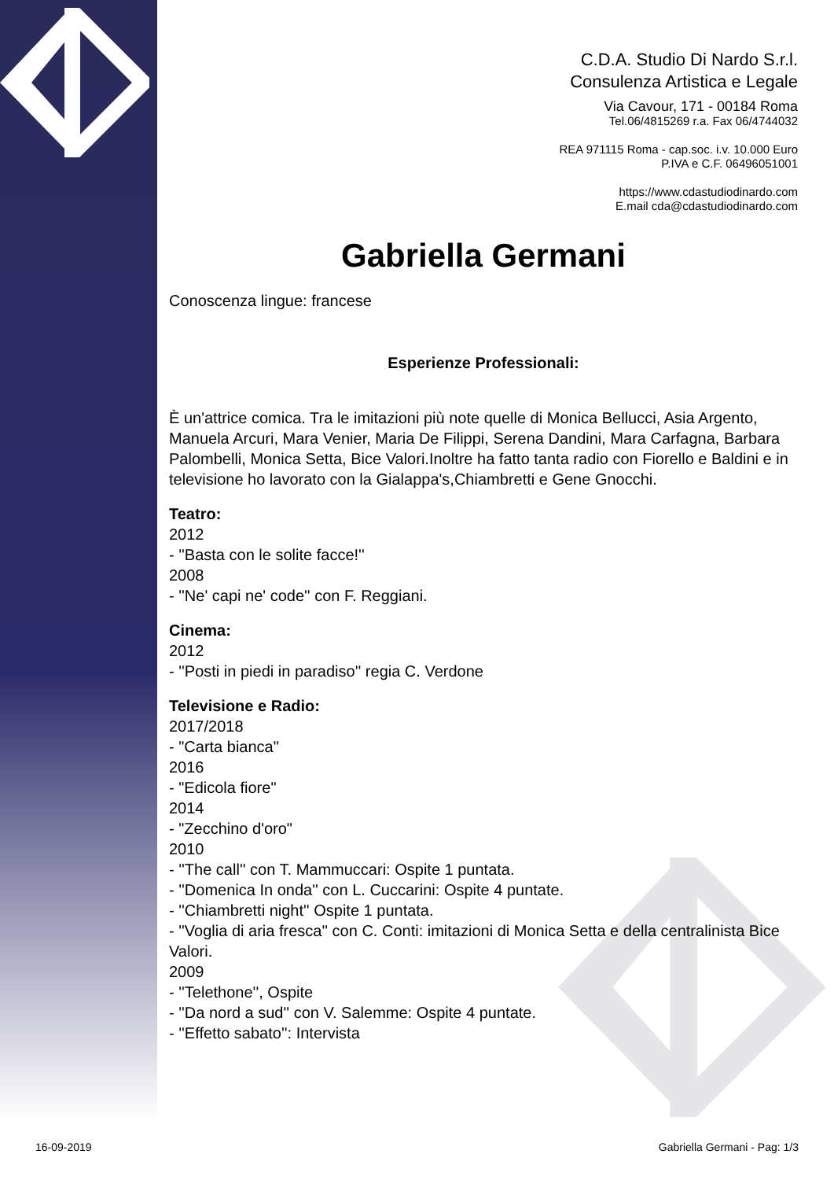C.D.A. Studio Di Nardo S.r.l.
Consulenza Artistica e Legale
Via Cavour, 171 - 00184 Roma
Tel.06/4815269 r.a. Fax 06/4744032
REA 971115 Roma - cap.soc. i.v. 10.000 Euro
P.IVA e C.F. 06496051001
https://www.cdastudiodinardo.com
E.mail cda@cdastudiodinardo.com
Gabriella Germani
Conoscenza lingue: francese
Esperienze Professionali:
È un'attrice comica. Tra le imitazioni più note quelle di Monica Bellucci, Asia Argento, Manuela Arcuri, Mara Venier, Maria De Filippi, Serena Dandini, Mara Carfagna, Barbara Palombelli, Monica Setta, Bice Valori.Inoltre ha fatto tanta radio con Fiorello e Baldini e in televisione ho lavorato con la Gialappa's,Chiambretti e Gene Gnocchi.
Teatro:
2012
- ''Basta con le solite facce!''
2008
- ''Ne' capi ne' code'' con F. Reggiani.
Cinema:
2012
- ''Posti in piedi in paradiso'' regia C. Verdone
Televisione e Radio:
2017/2018
- "Carta bianca"
2016
- "Edicola fiore"
2014
- "Zecchino d'oro"
2010
- ''The call'' con T. Mammuccari: Ospite 1 puntata.
- ''Domenica In onda'' con L. Cuccarini: Ospite 4 puntate.
- ''Chiambretti night'' Ospite 1 puntata.
- ''Voglia di aria fresca'' con C. Conti: imitazioni di Monica Setta e della centralinista Bice Valori.
2009
- ''Telethone'', Ospite
- ''Da nord a sud'' con V. Salemme: Ospite 4 puntate.
- ''Effetto sabato'': Intervista
16-09-2019 Gabriella Germani - Pag: 1/3